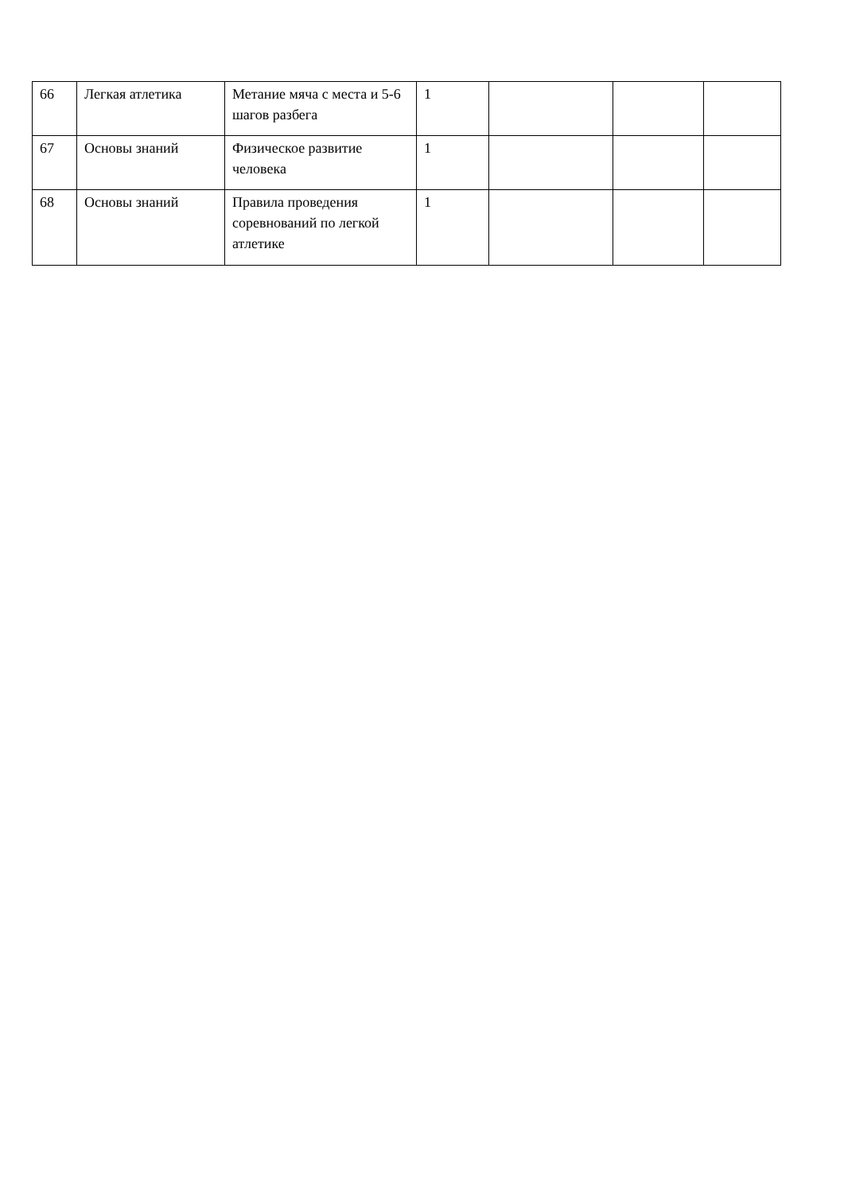| 66 | Легкая атлетика | Метание мяча с места и 5-6 шагов разбега | 1 | | | |
| 67 | Основы знаний | Физическое развитие человека | 1 | | | |
| 68 | Основы знаний | Правила проведения соревнований по легкой атлетике | 1 | | | |